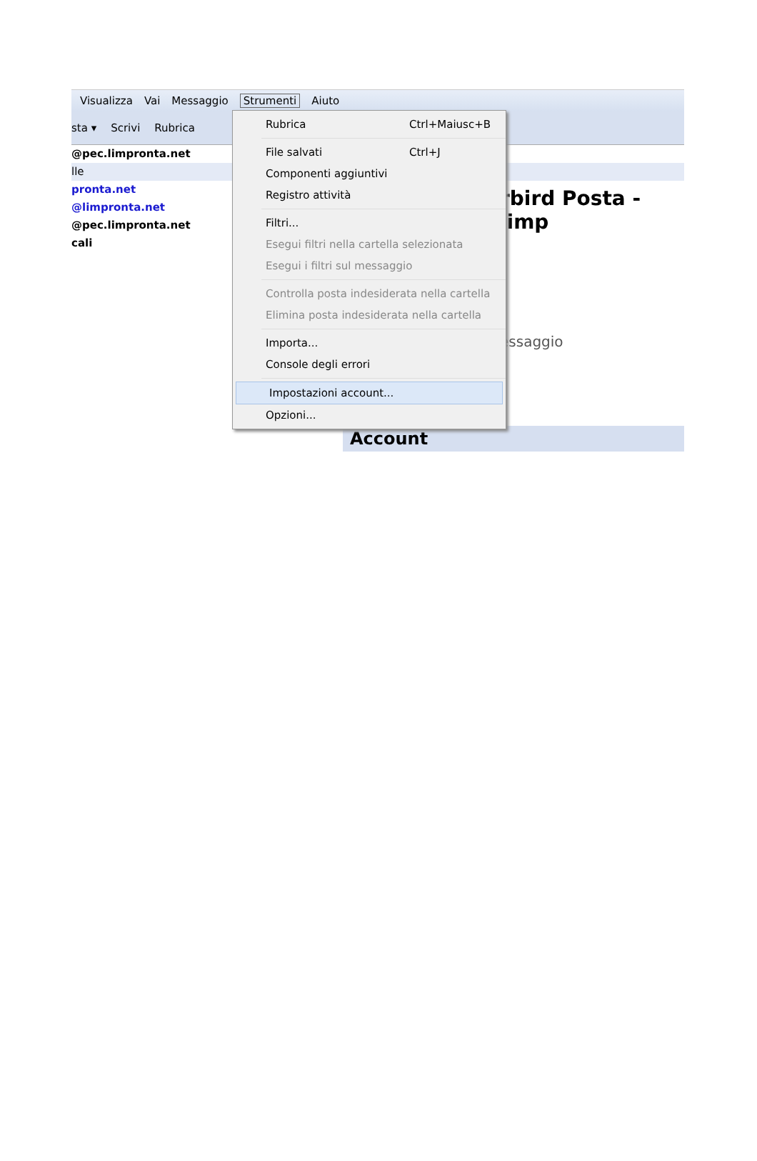Visualizza Vai Messaggio Strumenti Aiuto
sta ▾ Scrivi Rubrica
@pec.limpronta.net
lle
pronta.net
@limpronta.net
@pec.limpronta.net
cali
rbird Posta - limp
essaggio
Account
Rubrica Ctrl+Maiusc+B
File salvati Ctrl+J
Componenti aggiuntivi
Registro attività
Filtri...
Esegui filtri nella cartella selezionata
Esegui i filtri sul messaggio
Controlla posta indesiderata nella cartella
Elimina posta indesiderata nella cartella
Importa...
Console degli errori
Impostazioni account...
Opzioni...